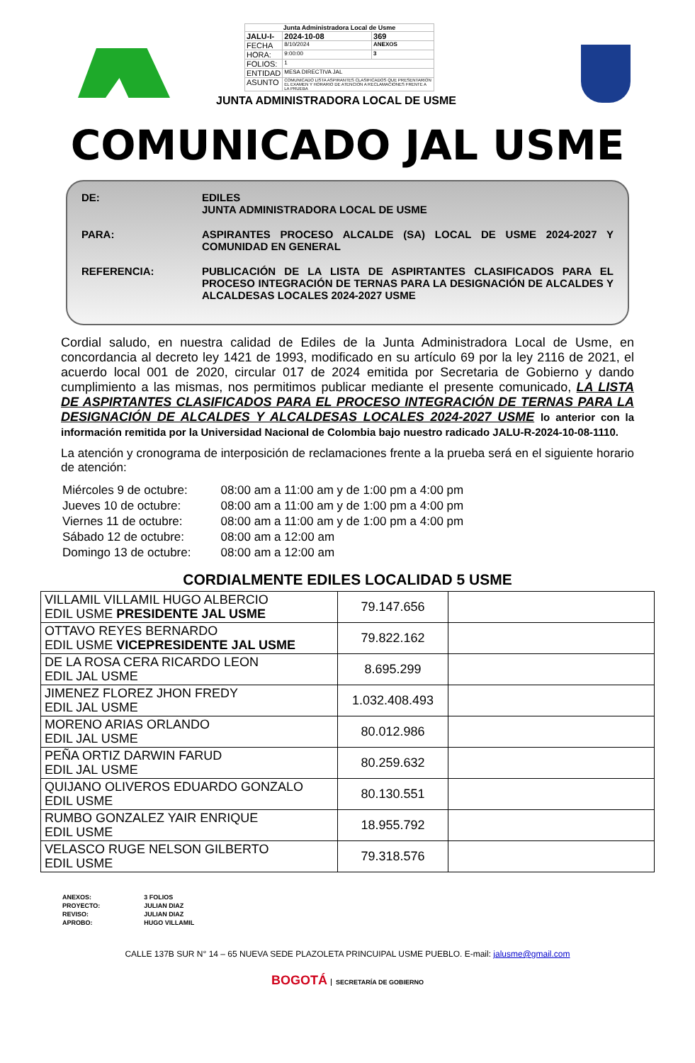| Junta Administradora Local de Usme | | |
| JALU-I- | 2024-10-08 | 369 |
| FECHA | 8/10/2024 | ANEXOS |
| HORA: | 9:00:00 | 3 |
| FOLIOS: | 1 | |
| ENTIDAD | MESA DIRECTIVA JAL | |
| ASUNTO | COMUNICADO LISTA ASPIRANTES CLASIFICADOS QUE PRESENTARION EL EXAMEN Y HORARIO DE ATENCION A RECLAMACIONES FRENTE A LA PRUEBA | |
JUNTA ADMINISTRADORA LOCAL DE USME
COMUNICADO JAL USME
| DE: | EDILES JUNTA ADMINISTRADORA LOCAL DE USME |
| PARA: | ASPIRANTES PROCESO ALCALDE (SA) LOCAL DE USME 2024-2027 Y COMUNIDAD EN GENERAL |
| REFERENCIA: | PUBLICACIÓN DE LA LISTA DE ASPIRTANTES CLASIFICADOS PARA EL PROCESO INTEGRACIÓN DE TERNAS PARA LA DESIGNACIÓN DE ALCALDES Y ALCALDESAS LOCALES 2024-2027 USME |
Cordial saludo, en nuestra calidad de Ediles de la Junta Administradora Local de Usme, en concordancia al decreto ley 1421 de 1993, modificado en su artículo 69 por la ley 2116 de 2021, el acuerdo local 001 de 2020, circular 017 de 2024 emitida por Secretaria de Gobierno y dando cumplimiento a las mismas, nos permitimos publicar mediante el presente comunicado, LA LISTA DE ASPIRTANTES CLASIFICADOS PARA EL PROCESO INTEGRACIÓN DE TERNAS PARA LA DESIGNACIÓN DE ALCALDES Y ALCALDESAS LOCALES 2024-2027 USME lo anterior con la información remitida por la Universidad Nacional de Colombia bajo nuestro radicado JALU-R-2024-10-08-1110.
La atención y cronograma de interposición de reclamaciones frente a la prueba será en el siguiente horario de atención:
| Miércoles 9 de octubre: | 08:00 am a 11:00 am y de 1:00 pm a 4:00 pm |
| Jueves 10 de octubre: | 08:00 am a 11:00 am y de 1:00 pm a 4:00 pm |
| Viernes 11 de octubre: | 08:00 am a 11:00 am y de 1:00 pm a 4:00 pm |
| Sábado 12 de octubre: | 08:00 am a 12:00 am |
| Domingo 13 de octubre: | 08:00 am a 12:00 am |
CORDIALMENTE EDILES LOCALIDAD 5 USME
| VILLAMIL VILLAMIL HUGO ALBERCIO EDIL USME PRESIDENTE JAL USME | 79.147.656 | |
| OTTAVO REYES BERNARDO EDIL USME VICEPRESIDENTE JAL USME | 79.822.162 | |
| DE LA ROSA CERA RICARDO LEON EDIL JAL USME | 8.695.299 | |
| JIMENEZ FLOREZ JHON FREDY EDIL JAL USME | 1.032.408.493 | |
| MORENO ARIAS ORLANDO EDIL JAL USME | 80.012.986 | |
| PEÑA ORTIZ DARWIN FARUD EDIL JAL USME | 80.259.632 | |
| QUIJANO OLIVEROS EDUARDO GONZALO EDIL USME | 80.130.551 | |
| RUMBO GONZALEZ YAIR ENRIQUE EDIL USME | 18.955.792 | |
| VELASCO RUGE NELSON GILBERTO EDIL USME | 79.318.576 | |
| ANEXOS: | 3 FOLIOS |
| PROYECTO: | JULIAN DIAZ |
| REVISO: | JULIAN DIAZ |
| APROBO: | HUGO VILLAMIL |
CALLE 137B SUR N° 14 – 65 NUEVA SEDE PLAZOLETA PRINCUIPAL USME PUEBLO. E-mail: jalusme@gmail.com
BOGOTÁ SECRETARÍA DE GOBIERNO